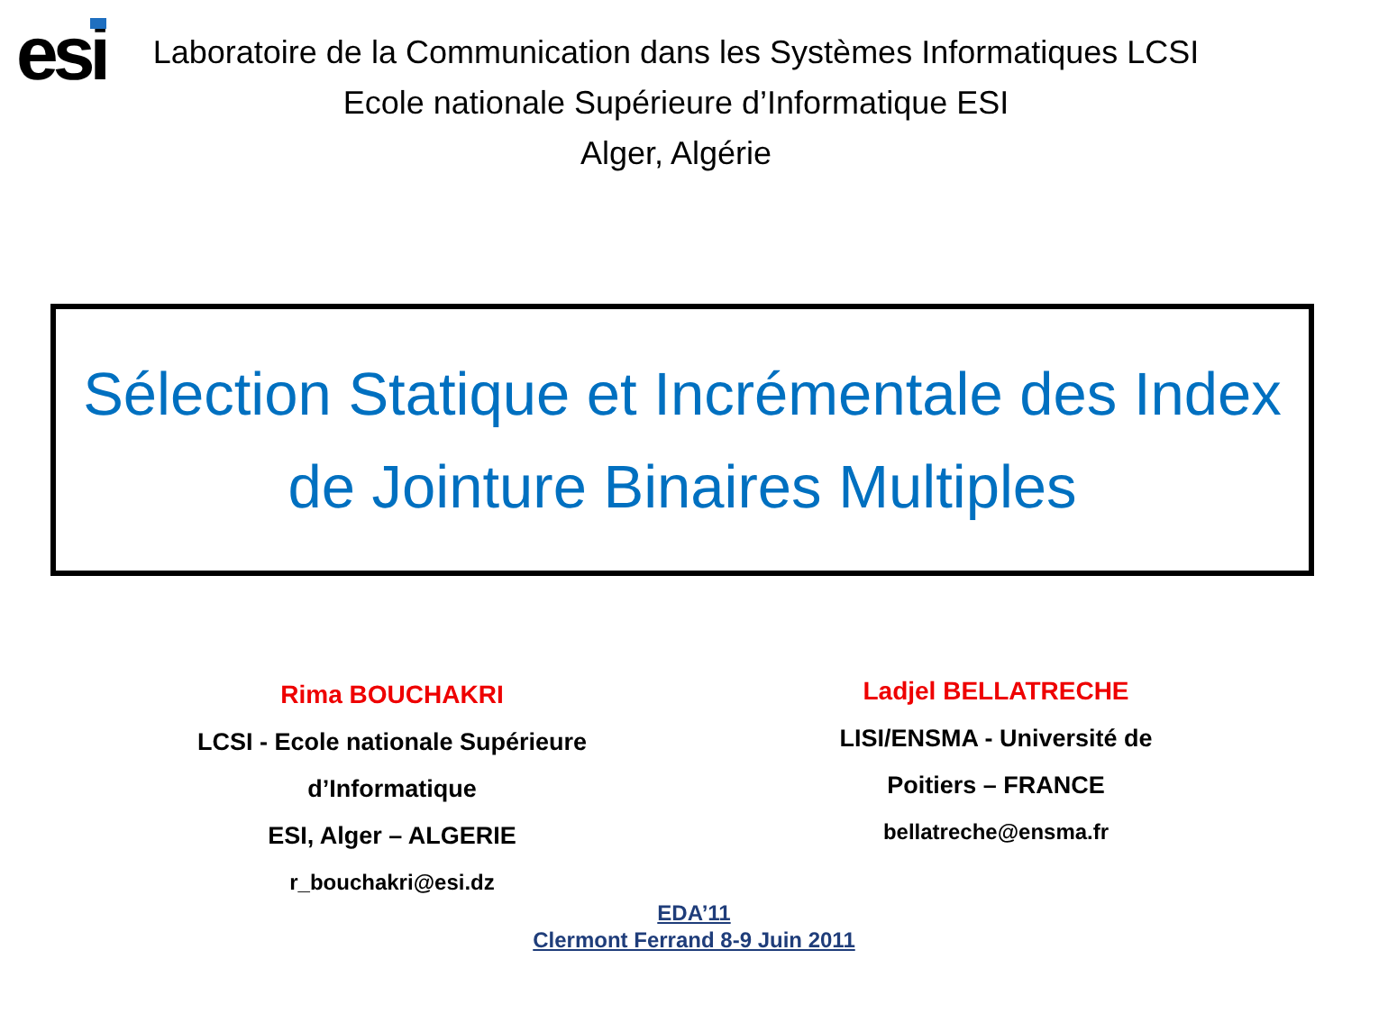esi
Laboratoire de la Communication dans les Systèmes Informatiques LCSI
Ecole nationale Supérieure d’Informatique ESI
Alger, Algérie
Sélection Statique et Incrémentale des Index
de Jointure Binaires Multiples
Rima BOUCHAKRI
LCSI - Ecole nationale Supérieure
d’Informatique
ESI, Alger – ALGERIE
r_bouchakri@esi.dz
Ladjel BELLATRECHE
LISI/ENSMA - Université de
Poitiers – FRANCE
bellatreche@ensma.fr
EDA’11
Clermont Ferrand 8-9 Juin 2011